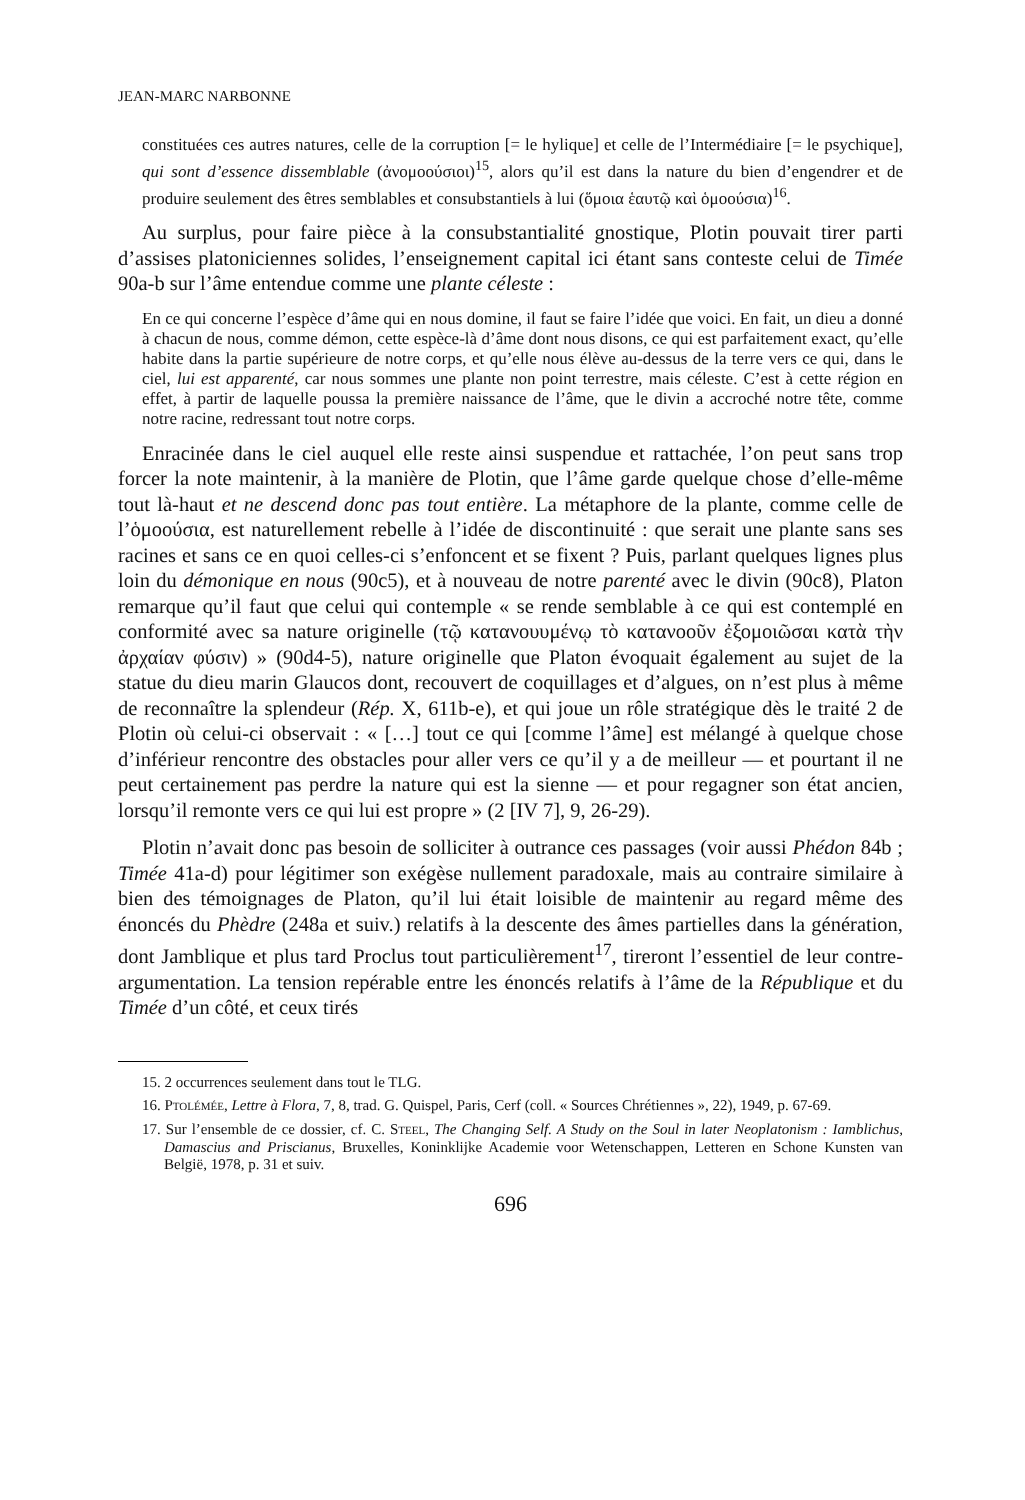JEAN-MARC NARBONNE
constituées ces autres natures, celle de la corruption [= le hylique] et celle de l’Intermédiaire [= le psychique], qui sont d’essence dissemblable (ἀνομοούσιοι)<sup>15</sup>, alors qu’il est dans la nature du bien d’engendrer et de produire seulement des êtres semblables et consubstantiels à lui (ὅμοια ἑαυτῷ καὶ ὁμοούσια)<sup>16</sup>.
Au surplus, pour faire pièce à la consubstantialité gnostique, Plotin pouvait tirer parti d’assises platoniciennes solides, l’enseignement capital ici étant sans conteste celui de Timée 90a-b sur l’âme entendue comme une plante céleste :
En ce qui concerne l’espèce d’âme qui en nous domine, il faut se faire l’idée que voici. En fait, un dieu a donné à chacun de nous, comme démon, cette espèce-là d’âme dont nous disons, ce qui est parfaitement exact, qu’elle habite dans la partie supérieure de notre corps, et qu’elle nous élève au-dessus de la terre vers ce qui, dans le ciel, lui est apparenté, car nous sommes une plante non point terrestre, mais céleste. C’est à cette région en effet, à partir de laquelle poussa la première naissance de l’âme, que le divin a accroché notre tête, comme notre racine, redressant tout notre corps.
Enracinée dans le ciel auquel elle reste ainsi suspendue et rattachée, l’on peut sans trop forcer la note maintenir, à la manière de Plotin, que l’âme garde quelque chose d’elle-même tout là-haut et ne descend donc pas tout entière. La métaphore de la plante, comme celle de l’ὁμοούσια, est naturellement rebelle à l’idée de discontinuité : que serait une plante sans ses racines et sans ce en quoi celles-ci s’enfoncent et se fixent ? Puis, parlant quelques lignes plus loin du démonique en nous (90c5), et à nouveau de notre parenté avec le divin (90c8), Platon remarque qu’il faut que celui qui contemple « se rende semblable à ce qui est contemplé en conformité avec sa nature originelle (τῷ κατανουυμένῳ τὸ κατανοοῦν ἐξομοιῶσαι κατὰ τὴν ἀρχαίαν φύσιν) » (90d4-5), nature originelle que Platon évoquait également au sujet de la statue du dieu marin Glaucos dont, recouvert de coquillages et d’algues, on n’est plus à même de reconnaître la splendeur (Rép. X, 611b-e), et qui joue un rôle stratégique dès le traité 2 de Plotin où celui-ci observait : « […] tout ce qui [comme l’âme] est mélangé à quelque chose d’inférieur rencontre des obstacles pour aller vers ce qu’il y a de meilleur — et pourtant il ne peut certainement pas perdre la nature qui est la sienne — et pour regagner son état ancien, lorsqu’il remonte vers ce qui lui est propre » (2 [IV 7], 9, 26-29).
Plotin n’avait donc pas besoin de solliciter à outrance ces passages (voir aussi Phédon 84b ; Timée 41a-d) pour légitimer son exégèse nullement paradoxale, mais au contraire similaire à bien des témoignages de Platon, qu’il lui était loisible de maintenir au regard même des énoncés du Phèdre (248a et suiv.) relatifs à la descente des âmes partielles dans la génération, dont Jamblique et plus tard Proclus tout particulièrement<sup>17</sup>, tireront l’essentiel de leur contre-argumentation. La tension repérable entre les énoncés relatifs à l’âme de la République et du Timée d’un côté, et ceux tirés
15. 2 occurrences seulement dans tout le TLG.
16. PTOLÉMÉE, Lettre à Flora, 7, 8, trad. G. Quispel, Paris, Cerf (coll. « Sources Chrétiennes », 22), 1949, p. 67-69.
17. Sur l’ensemble de ce dossier, cf. C. STEEL, The Changing Self. A Study on the Soul in later Neoplatonism : Iamblichus, Damascius and Priscianus, Bruxelles, Koninklijke Academie voor Wetenschappen, Letteren en Schone Kunsten van België, 1978, p. 31 et suiv.
696